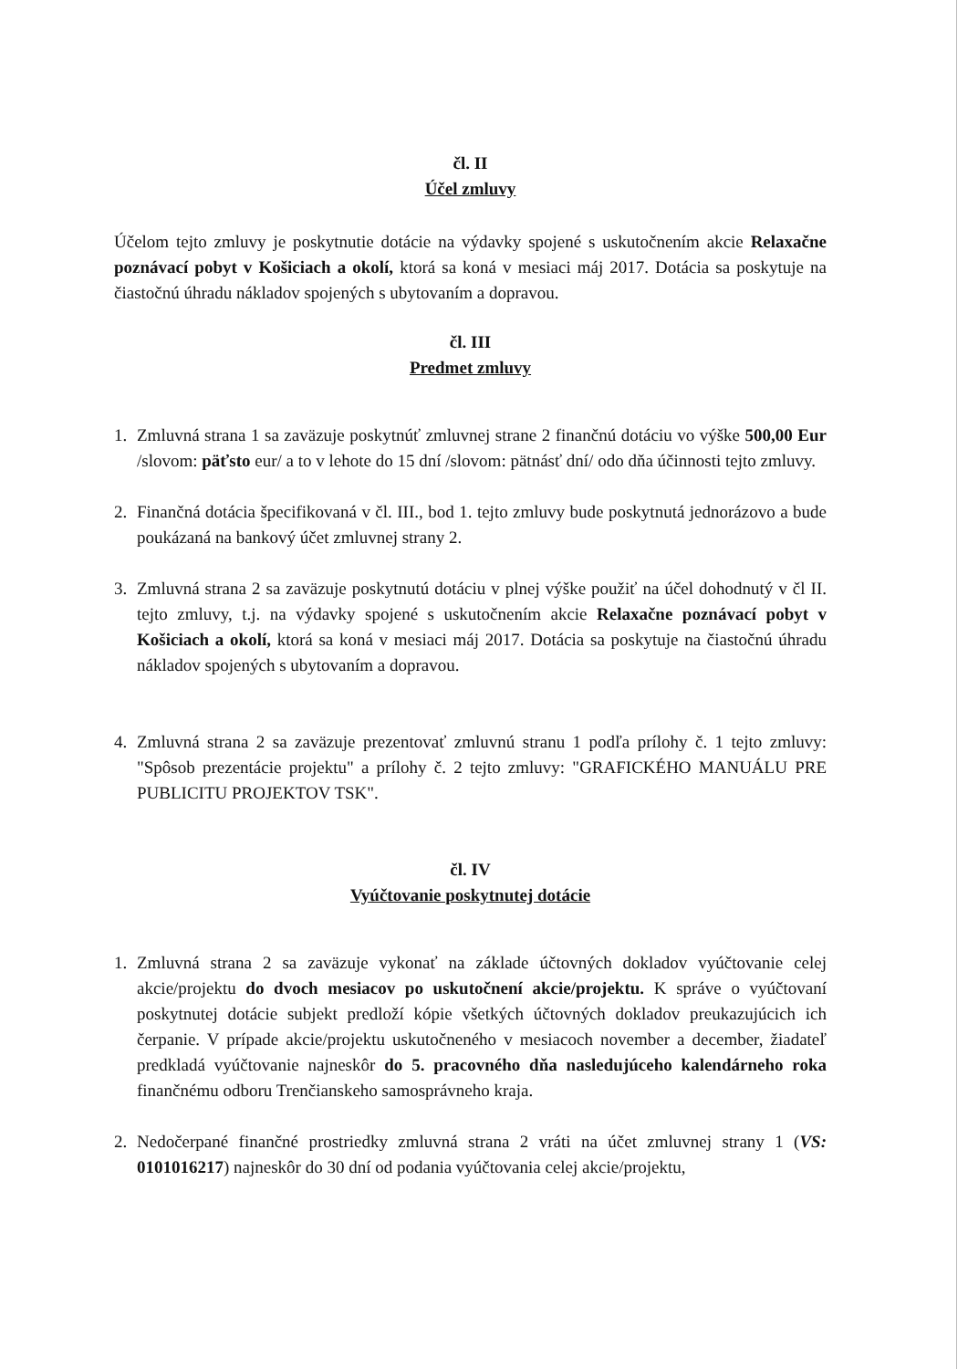čl. II
Účel zmluvy
Účelom tejto zmluvy je poskytnutie dotácie na výdavky spojené s uskutočnením akcie Relaxačne poznávací pobyt v Košiciach a okolí, ktorá sa koná v mesiaci máj 2017. Dotácia sa poskytuje na čiastočnú úhradu nákladov spojených s ubytovaním a dopravou.
čl. III
Predmet zmluvy
1. Zmluvná strana 1 sa zaväzuje poskytnúť zmluvnej strane 2 finančnú dotáciu vo výške 500,00 Eur /slovom: päťsto eur/ a to v lehote do 15 dní /slovom: pätnásť dní/ odo dňa účinnosti tejto zmluvy.
2. Finančná dotácia špecifikovaná v čl. III., bod 1. tejto zmluvy bude poskytnutá jednorázovo a bude poukázaná na bankový účet zmluvnej strany 2.
3. Zmluvná strana 2 sa zaväzuje poskytnutú dotáciu v plnej výške použiť na účel dohodnutý v čl II. tejto zmluvy, t.j. na výdavky spojené s uskutočnením akcie Relaxačne poznávací pobyt v Košiciach a okolí, ktorá sa koná v mesiaci máj 2017. Dotácia sa poskytuje na čiastočnú úhradu nákladov spojených s ubytovaním a dopravou.
4. Zmluvná strana 2 sa zaväzuje prezentovať zmluvnú stranu 1 podľa prílohy č. 1 tejto zmluvy: "Spôsob prezentácie projektu" a prílohy č. 2 tejto zmluvy: "GRAFICKÉHO MANUÁLU PRE PUBLICITU PROJEKTOV TSK".
čl. IV
Vyúčtovanie poskytnutej dotácie
1. Zmluvná strana 2 sa zaväzuje vykonať na základe účtovných dokladov vyúčtovanie celej akcie/projektu do dvoch mesiacov po uskutočnení akcie/projektu. K správe o vyúčtovaní poskytnutej dotácie subjekt predloží kópie všetkých účtovných dokladov preukazujúcich ich čerpanie. V prípade akcie/projektu uskutočneného v mesiacoch november a december, žiadateľ predkladá vyúčtovanie najneskôr do 5. pracovného dňa nasledujúceho kalendárneho roka finančnému odboru Trenčianskeho samosprávneho kraja.
2. Nedočerpané finančné prostriedky zmluvná strana 2 vráti na účet zmluvnej strany 1 (VS: 0101016217) najneskôr do 30 dní od podania vyúčtovania celej akcie/projektu,